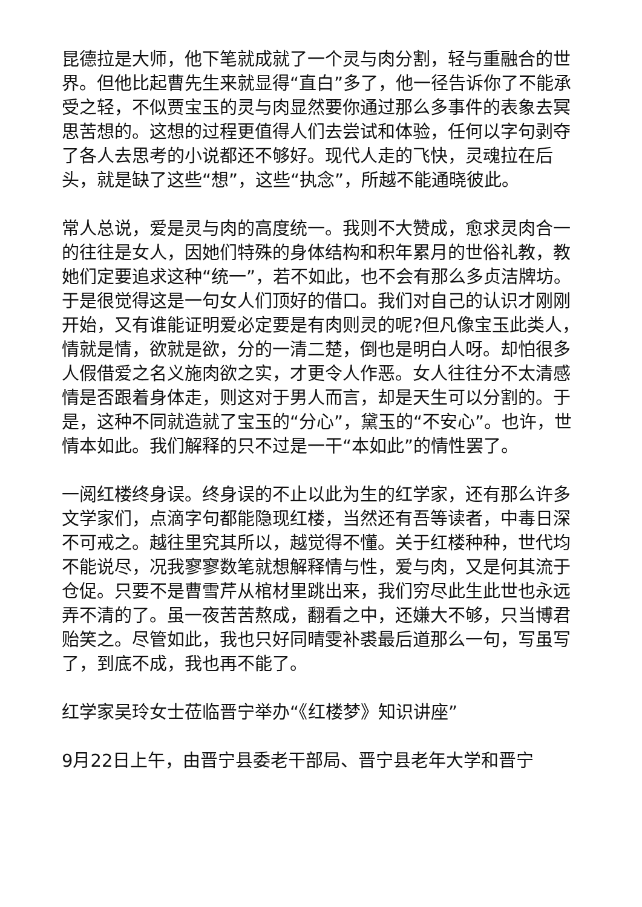昆德拉是大师，他下笔就成就了一个灵与肉分割，轻与重融合的世界。但他比起曹先生来就显得“直白”多了，他一径告诉你了不能承受之轻，不似贾宝玉的灵与肉显然要你通过那么多事件的表象去冥思苦想的。这想的过程更值得人们去尝试和体验，任何以字句剥夺了各人去思考的小说都还不够好。现代人走的飞快，灵魂拉在后头，就是缺了这些“想”，这些“执念”，所越不能通晓彼此。
常人总说，爱是灵与肉的高度统一。我则不大赞成，愈求灵肉合一的往往是女人，因她们特殊的身体结构和积年累月的世俗礼教，教她们定要追求这种“统一”，若不如此，也不会有那么多贞洁牌坊。于是很觉得这是一句女人们顶好的借口。我们对自己的认识才刚刚开始，又有谁能证明爱必定要是有肉则灵的呢?但凡像宝玉此类人，情就是情，欲就是欲，分的一清二楚，倒也是明白人呀。却怕很多人假借爱之名义施肉欲之实，才更令人作恶。女人往往分不太清感情是否跟着身体走，则这对于男人而言，却是天生可以分割的。于是，这种不同就造就了宝玉的“分心”，黛玉的“不安心”。也许，世情本如此。我们解释的只不过是一干“本如此”的情性罢了。
一阅红楼终身误。终身误的不止以此为生的红学家，还有那么许多文学家们，点滴字句都能隐现红楼，当然还有吾等读者，中毒日深不可戒之。越往里究其所以，越觉得不懂。关于红楼种种，世代均不能说尽，况我寥寥数笔就想解释情与性，爱与肉，又是何其流于仓促。只要不是曹雪芹从棺材里跳出来，我们穷尽此生此世也永远弄不清的了。虽一夜苦苦熬成，翻看之中，还嫌大不够，只当博君贻笑之。尽管如此，我也只好同晴雯补裘最后道那么一句，写虽写了，到底不成，我也再不能了。
红学家吴玲女士莅临晋宁举办“《红楼梦》知识讲座”
9月22日上午，由晋宁县委老干部局、晋宁县老年大学和晋宁